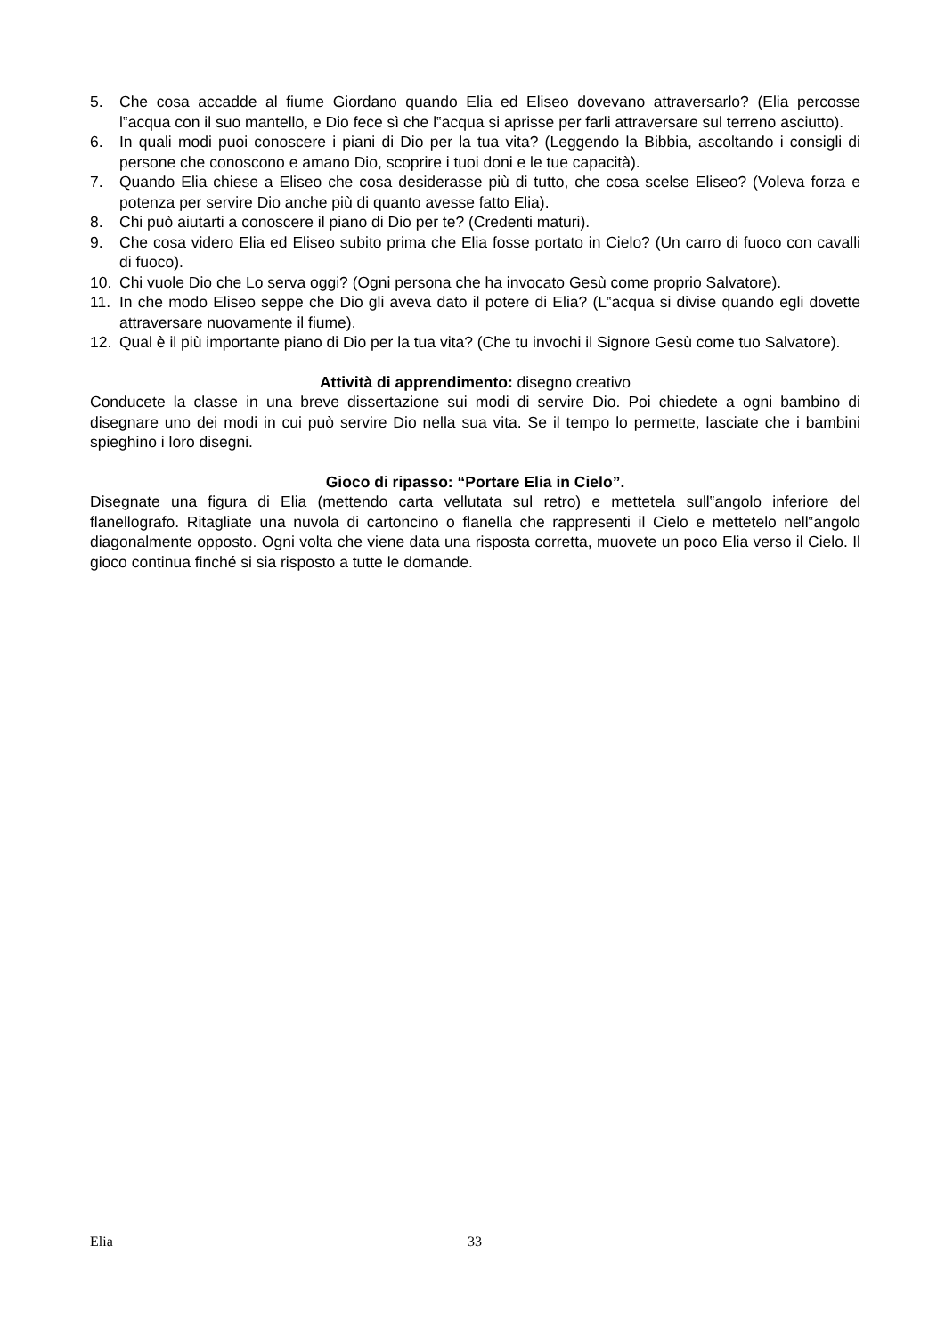5. Che cosa accadde al fiume Giordano quando Elia ed Eliseo dovevano attraversarlo? (Elia percosse l‟acqua con il suo mantello, e Dio fece sì che l‟acqua si aprisse per farli attraversare sul terreno asciutto).
6. In quali modi puoi conoscere i piani di Dio per la tua vita? (Leggendo la Bibbia, ascoltando i consigli di persone che conoscono e amano Dio, scoprire i tuoi doni e le tue capacità).
7. Quando Elia chiese a Eliseo che cosa desiderasse più di tutto, che cosa scelse Eliseo? (Voleva forza e potenza per servire Dio anche più di quanto avesse fatto Elia).
8. Chi può aiutarti a conoscere il piano di Dio per te? (Credenti maturi).
9. Che cosa videro Elia ed Eliseo subito prima che Elia fosse portato in Cielo? (Un carro di fuoco con cavalli di fuoco).
10. Chi vuole Dio che Lo serva oggi? (Ogni persona che ha invocato Gesù come proprio Salvatore).
11. In che modo Eliseo seppe che Dio gli aveva dato il potere di Elia? (L‟acqua si divise quando egli dovette attraversare nuovamente il fiume).
12. Qual è il più importante piano di Dio per la tua vita? (Che tu invochi il Signore Gesù come tuo Salvatore).
Attività di apprendimento: disegno creativo
Conducete la classe in una breve dissertazione sui modi di servire Dio. Poi chiedete a ogni bambino di disegnare uno dei modi in cui può servire Dio nella sua vita. Se il tempo lo permette, lasciate che i bambini spieghino i loro disegni.
Gioco di ripasso: “Portare Elia in Cielo”.
Disegnate una figura di Elia (mettendo carta vellutata sul retro) e mettetela sull‟angolo inferiore del flanellografo. Ritagliate una nuvola di cartoncino o flanella che rappresenti il Cielo e mettetelo nell‟angolo diagonalmente opposto. Ogni volta che viene data una risposta corretta, muovete un poco Elia verso il Cielo. Il gioco continua finché si sia risposto a tutte le domande.
Elia 33